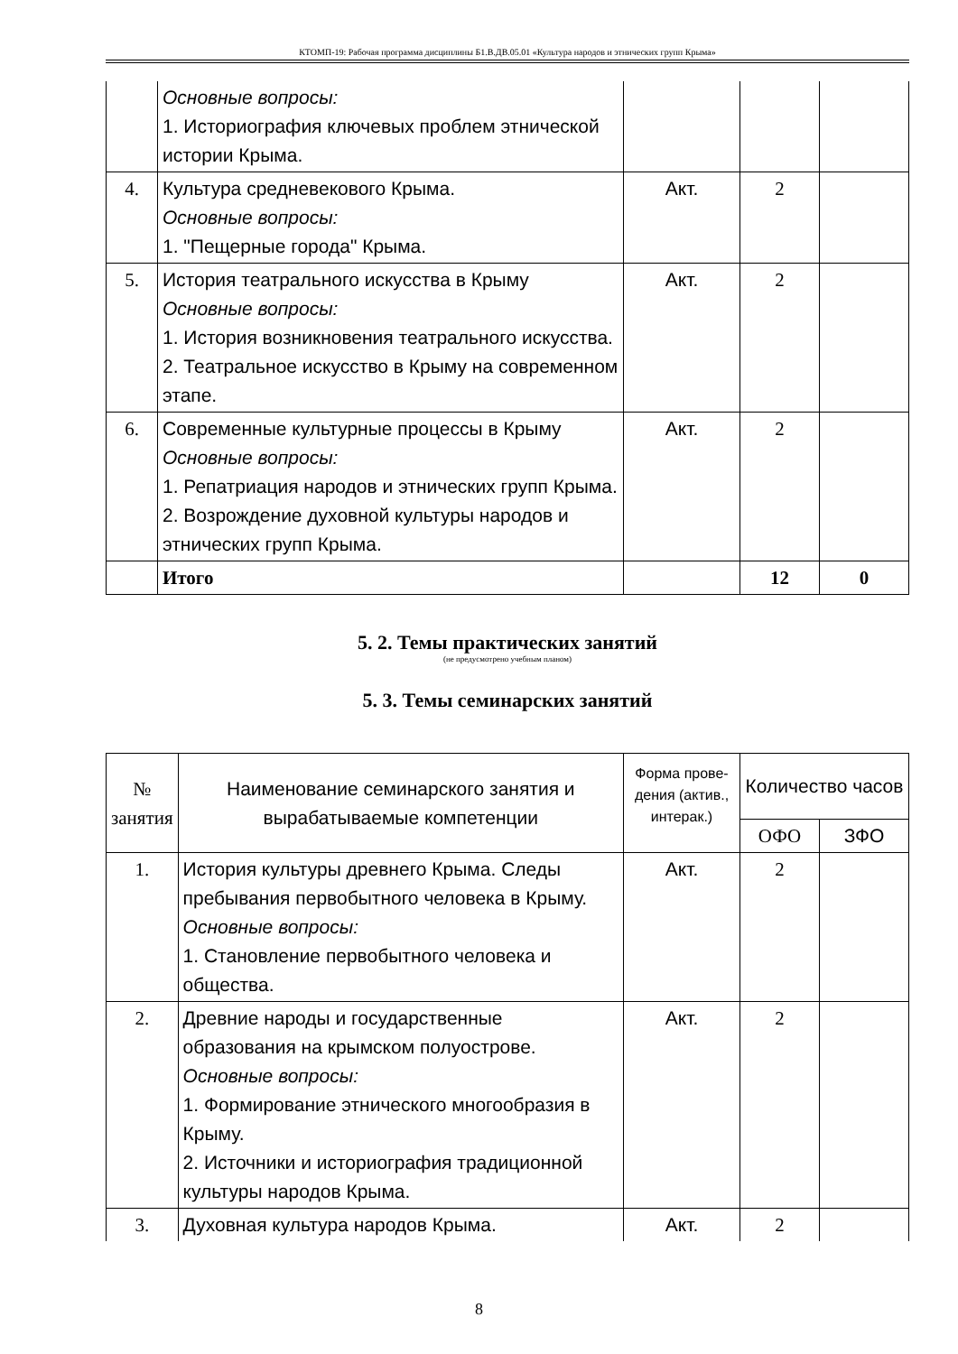КТОМП-19: Рабочая программа дисциплины Б1.В.ДВ.05.01 «Культура народов и этнических групп Крыма»
| | Основные вопросы: 1. Историография ключевых проблем этнической истории Крыма. | | | |
| 4. | Культура средневекового Крыма. Основные вопросы: 1. "Пещерные города" Крыма. | Акт. | 2 | |
| 5. | История театрального искусства в Крыму Основные вопросы: 1. История возникновения театрального искусства. 2. Театральное искусство в Крыму на современном этапе. | Акт. | 2 | |
| 6. | Современные культурные процессы в Крыму Основные вопросы: 1. Репатриация народов и этнических групп Крыма. 2. Возрождение духовной культуры народов и этнических групп Крыма. | Акт. | 2 | |
| | Итого | | 12 | 0 |
5. 2. Темы практических занятий
(не предусмотрено учебным планом)
5. 3. Темы семинарских занятий
| № занятия | Наименование семинарского занятия и вырабатываемые компетенции | Форма прове-дения (актив., интерак.) | Количество часов | |
| --- | --- | --- | --- | --- |
| | | | ОФО | ЗФО |
| 1. | История культуры древнего Крыма. Следы пребывания первобытного человека в Крыму. Основные вопросы: 1. Становление первобытного человека и общества. | Акт. | 2 | |
| 2. | Древние народы и государственные образования на крымском полуострове. Основные вопросы: 1. Формирование этнического многообразия в Крыму. 2. Источники и историография традиционной культуры народов Крыма. | Акт. | 2 | |
| 3. | Духовная культура народов Крыма. | Акт. | 2 | |
8